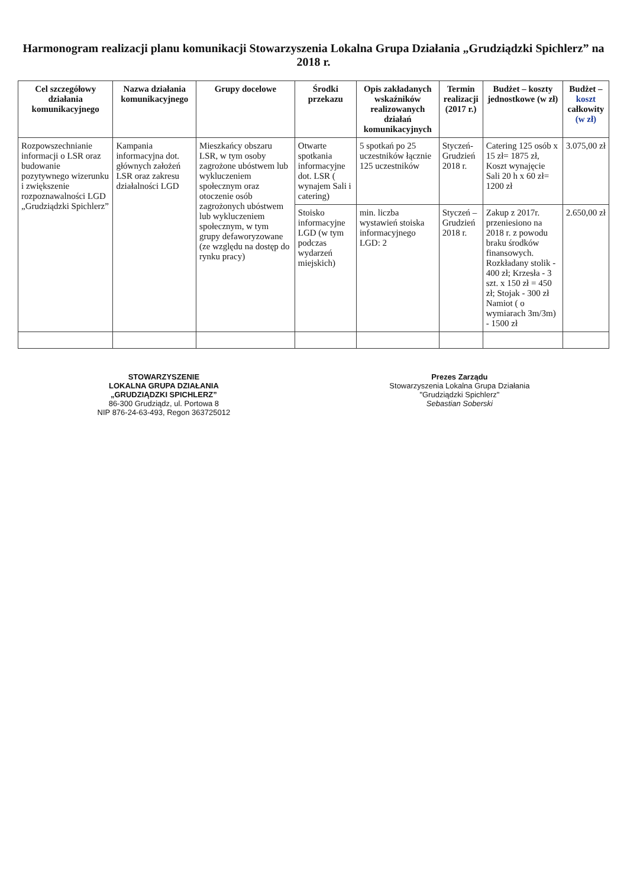Harmonogram realizacji planu komunikacji Stowarzyszenia Lokalna Grupa Działania „Grudziądzki Spichlerz” na 2018 r.
| Cel szczegółowy działania komunikacyjnego | Nazwa działania komunikacyjnego | Grupy docelowe | Środki przekazu | Opis zakładanych wskaźników realizowanych działań komunikacyjnych | Termin realizacji (2017 r.) | Budżet – koszty jednostkowe (w zł) | Budżet – koszt całkowity (w zł) |
| --- | --- | --- | --- | --- | --- | --- | --- |
| Rozpowszechnianie informacji o LSR oraz budowanie pozytywnego wizerunku i zwiększenie rozpoznawalności LGD „Grudziądzki Spichlerz” | Kampania informacyjna dot. głównych założeń LSR oraz zakresu działalności LGD | Mieszkańcy obszaru LSR, w tym osoby zagrożone ubóstwem lub wykluczeniem społecznym oraz otoczenie osób zagrożonych ubóstwem lub wykluczeniem społecznym, w tym grupy defaworyzowane (ze względu na dostęp do rynku pracy) | Otwarte spotkania informacyjne dot. LSR ( wynajem Sali i catering) | 5 spotkań po 25 uczestników łącznie 125 uczestników | Styczeń- Grudzień 2018 r. | Catering 125 osób x 15 zł= 1875 zł, Koszt wynajęcie Sali 20 h x 60 zł= 1200 zł | 3.075,00 zł |
| | | | Stoisko informacyjne LGD (w tym podczas wydarzeń miejskich) | min. liczba wystawień stoiska informacyjnego LGD: 2 | Styczeń – Grudzień 2018 r. | Zakup z 2017r. przeniesiono na 2018 r. z powodu braku środków finansowych. Rozkładany stolik - 400 zł; Krzesła - 3 szt. x 150 zł = 450 zł; Stojak - 300 zł Namiot ( o wymiarach 3m/3m) - 1500 zł | 2.650,00 zł |
STOWARZYSZENIE
LOKALNA GRUPA DZIAŁANIA
„GRUDZIĄDZKI SPICHLERZ”
86-300 Grudziądz, ul. Portowa 8
NIP 876-24-63-493, Regon 363725012
Prezes Zarządu
Stowarzyszenia Lokalna Grupa Działania
"Grudziądzki Spichlerz"
Sebastian Soberski